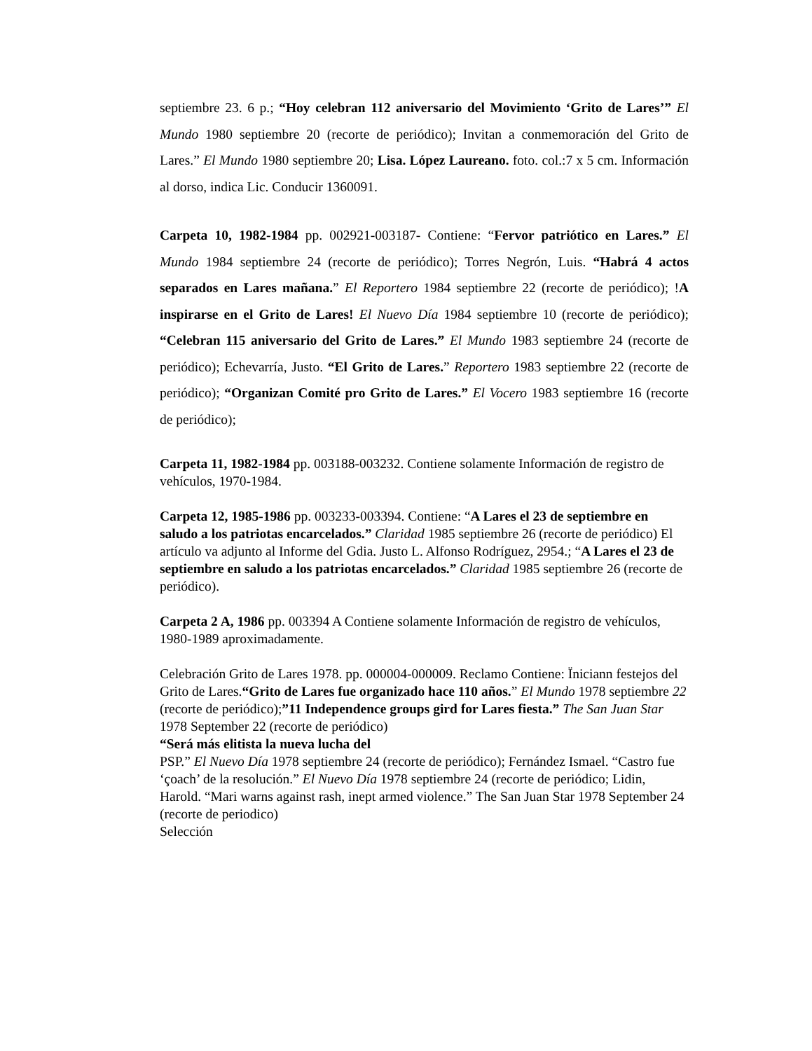septiembre 23. 6 p.; “Hoy celebran 112 aniversario del Movimiento ‘Grito de Lares’” El Mundo 1980 septiembre 20 (recorte de periódico); Invitan a conmemoración del Grito de Lares.” El Mundo 1980 septiembre 20; Lisa. López Laureano. foto. col.:7 x 5 cm. Información al dorso, indica Lic. Conducir 1360091.
Carpeta 10, 1982-1984 pp. 002921-003187- Contiene: “Fervor patriótico en Lares.” El Mundo 1984 septiembre 24 (recorte de periódico); Torres Negrón, Luis. “Habrá 4 actos separados en Lares mañana.” El Reportero 1984 septiembre 22 (recorte de periódico); !A inspirarse en el Grito de Lares! El Nuevo Día 1984 septiembre 10 (recorte de periódico); “Celebran 115 aniversario del Grito de Lares.” El Mundo 1983 septiembre 24 (recorte de periódico); Echevarría, Justo. “El Grito de Lares.” Reportero 1983 septiembre 22 (recorte de periódico); “Organizan Comité pro Grito de Lares.” El Vocero 1983 septiembre 16 (recorte de periódico);
Carpeta 11, 1982-1984 pp. 003188-003232. Contiene solamente Información de registro de vehículos, 1970-1984.
Carpeta 12, 1985-1986 pp. 003233-003394. Contiene: “A Lares el 23 de septiembre en saludo a los patriotas encarcelados.” Claridad 1985 septiembre 26 (recorte de periódico) El artículo va adjunto al Informe del Gdia. Justo L. Alfonso Rodríguez, 2954.; “A Lares el 23 de septiembre en saludo a los patriotas encarcelados.” Claridad 1985 septiembre 26 (recorte de periódico).
Carpeta 2 A, 1986 pp. 003394 A Contiene solamente Información de registro de vehículos, 1980-1989 aproximadamente.
Celebración Grito de Lares 1978. pp. 000004-000009. Reclamo Contiene: Ïniciann festejos del Grito de Lares.“Grito de Lares fue organizado hace 110 años.” El Mundo 1978 septiembre 22 (recorte de periódico);”11 Independence groups gird for Lares fiesta.” The San Juan Star 1978 September 22 (recorte de periódico)
“Será más elitista la nueva lucha del
PSP.” El Nuevo Día 1978 septiembre 24 (recorte de periódico); Fernández Ismael. “Castro fue ‘çoach’ de la resolución.” El Nuevo Día 1978 septiembre 24 (recorte de periódico; Lidin, Harold. “Mari warns against rash, inept armed violence.” The San Juan Star 1978 September 24 (recorte de periodico)
Selección